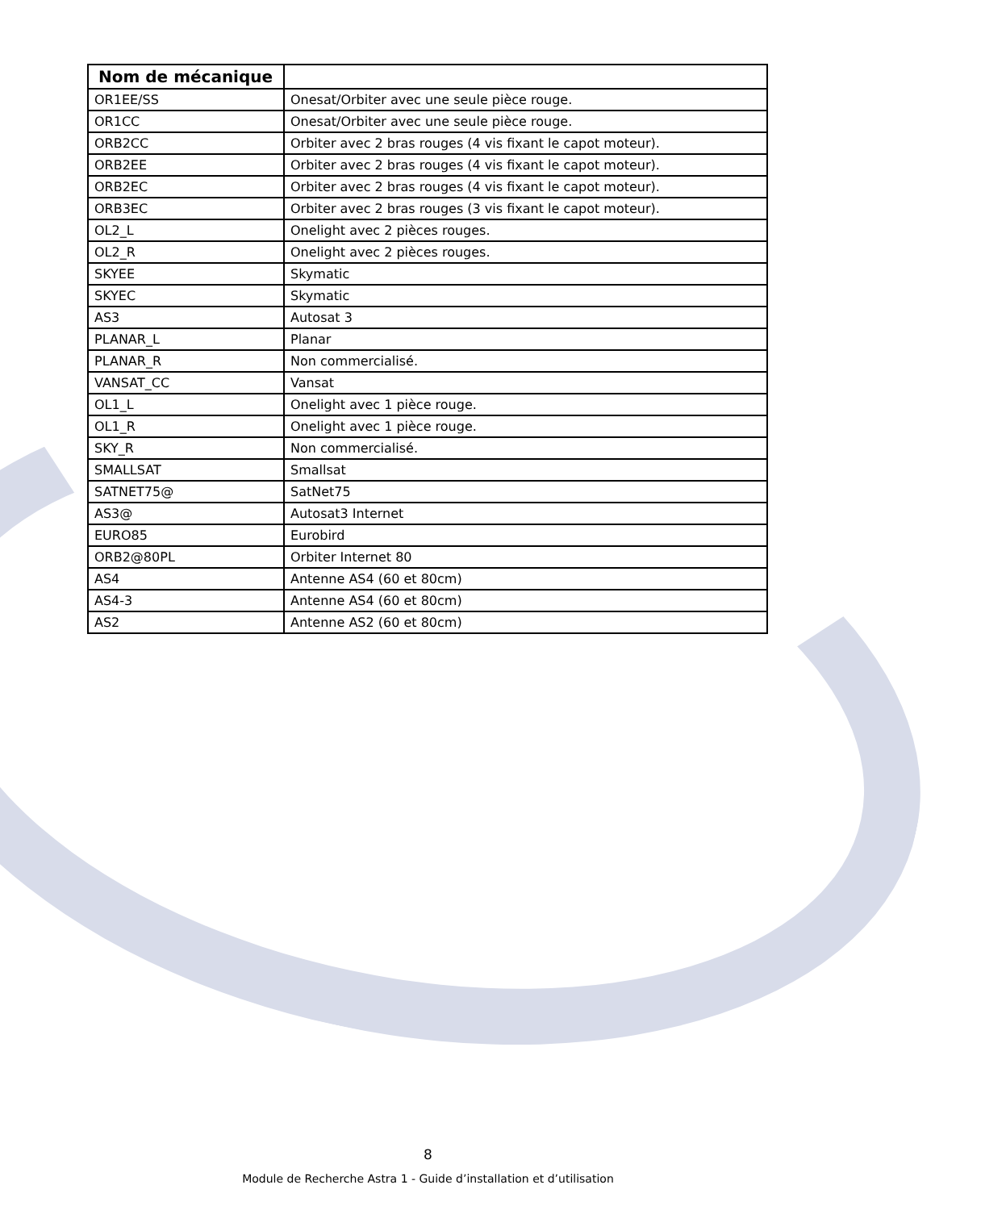| Nom de mécanique | |
| --- | --- |
| OR1EE/SS | Onesat/Orbiter avec une seule pièce rouge. |
| OR1CC | Onesat/Orbiter avec une seule pièce rouge. |
| ORB2CC | Orbiter avec 2 bras rouges (4 vis fixant le capot moteur). |
| ORB2EE | Orbiter avec 2 bras rouges (4 vis fixant le capot moteur). |
| ORB2EC | Orbiter avec 2 bras rouges (4 vis fixant le capot moteur). |
| ORB3EC | Orbiter avec 2 bras rouges (3 vis fixant le capot moteur). |
| OL2_L | Onelight avec 2 pièces rouges. |
| OL2_R | Onelight avec 2 pièces rouges. |
| SKYEE | Skymatic |
| SKYEC | Skymatic |
| AS3 | Autosat 3 |
| PLANAR_L | Planar |
| PLANAR_R | Non commercialisé. |
| VANSAT_CC | Vansat |
| OL1_L | Onelight avec 1 pièce rouge. |
| OL1_R | Onelight avec 1 pièce rouge. |
| SKY_R | Non commercialisé. |
| SMALLSAT | Smallsat |
| SATNET75@ | SatNet75 |
| AS3@ | Autosat3 Internet |
| EURO85 | Eurobird |
| ORB2@80PL | Orbiter Internet 80 |
| AS4 | Antenne AS4 (60 et 80cm) |
| AS4-3 | Antenne AS4 (60 et 80cm) |
| AS2 | Antenne AS2 (60 et 80cm) |
8
Module de Recherche Astra 1 - Guide d’installation et d’utilisation